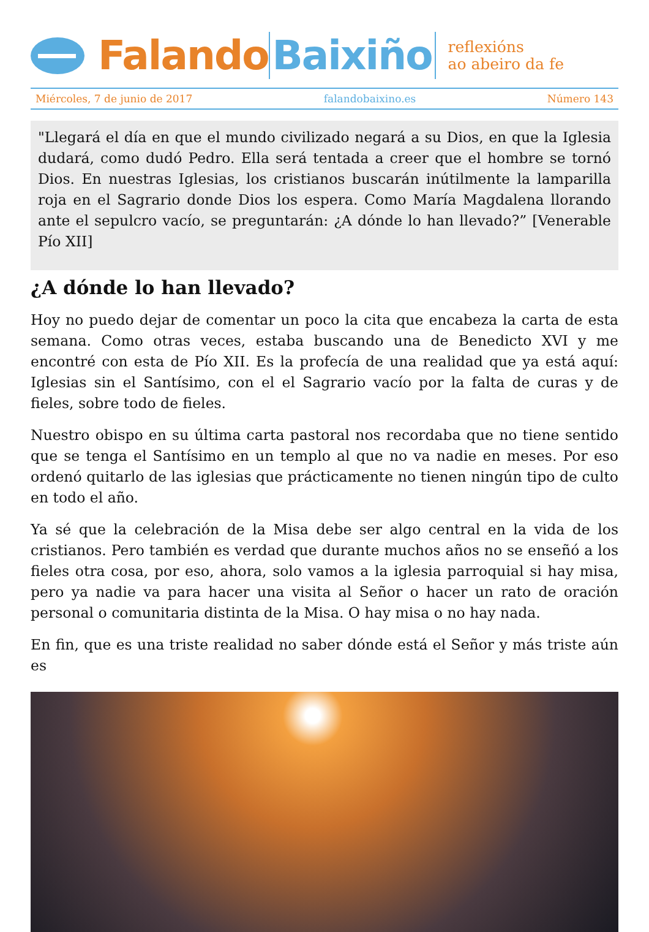Falando Baixiño
reflexións
ao abeiro da fe
Miércoles, 7 de junio de 2017 falandobaixino.es Número 143
"Llegará el día en que el mundo civilizado negará a su Dios, en que la Iglesia dudará, como dudó Pedro. Ella será tentada a creer que el hombre se tornó Dios. En nuestras Iglesias, los cristianos buscarán inútilmente la lamparilla roja en el Sagrario donde Dios los espera. Como María Magdalena llorando ante el sepulcro vacío, se preguntarán: ¿A dónde lo han llevado?” [Venerable Pío XII]
¿A dónde lo han llevado?
Hoy no puedo dejar de comentar un poco la cita que encabeza la carta de esta semana. Como otras veces, estaba buscando una de Benedicto XVI y me encontré con esta de Pío XII. Es la profecía de una realidad que ya está aquí: Iglesias sin el Santísimo, con el el Sagrario vacío por la falta de curas y de fieles, sobre todo de fieles.
Nuestro obispo en su última carta pastoral nos recordaba que no tiene sentido que se tenga el Santísimo en un templo al que no va nadie en meses. Por eso ordenó quitarlo de las iglesias que prácticamente no tienen ningún tipo de culto en todo el año.
Ya sé que la celebración de la Misa debe ser algo central en la vida de los cristianos. Pero también es verdad que durante muchos años no se enseñó a los fieles otra cosa, por eso, ahora, solo vamos a la iglesia parroquial si hay misa, pero ya nadie va para hacer una visita al Señor o hacer un rato de oración personal o comunitaria distinta de la Misa. O hay misa o no hay nada.
En fin, que es una triste realidad no saber dónde está el Señor y más triste aún es